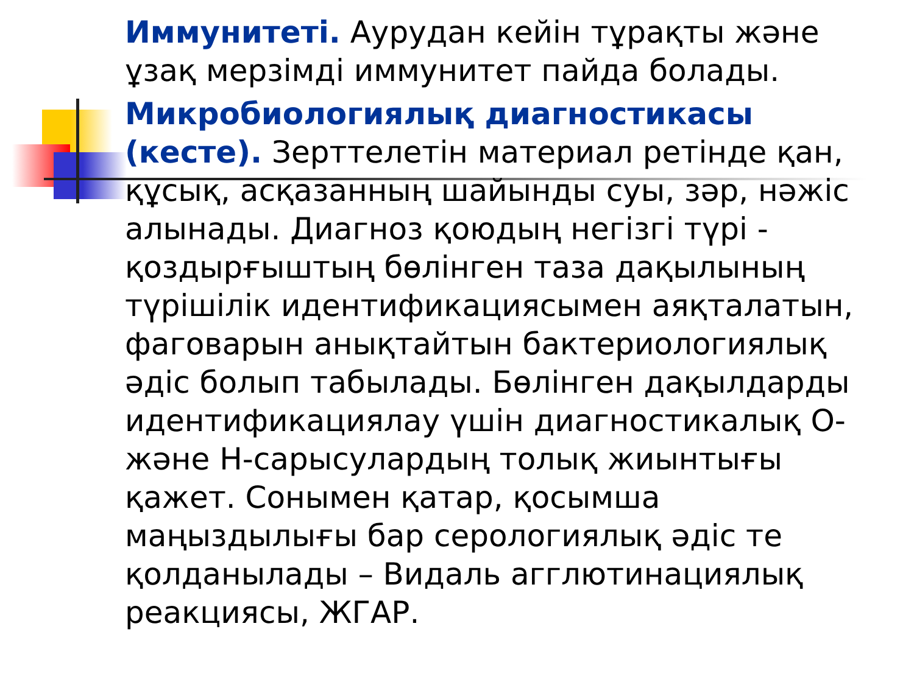Иммунитеті. Аурудан кейін тұрақты және ұзақ мерзімді иммунитет пайда болады.
Микробиологиялық диагностикасы (кесте). Зерттелетін материал ретінде қан, құсық, асқазанның шайынды суы, зәр, нәжіс алынады. Диагноз қоюдың негізгі түрі - қоздырғыштың бөлінген таза дақылының түрішілік идентификациясымен аяқталатын, фаговарын анықтайтын бактериологиялық әдіс болып табылады. Бөлінген дақылдарды идентификациялау үшін диагностикалық О- және Н-сарысулардың толық жиынтығы қажет. Сонымен қатар, қосымша маңыздылығы бар серологиялық әдіс те қолданылады – Видаль агглютинациялық реакциясы, ЖГАР.